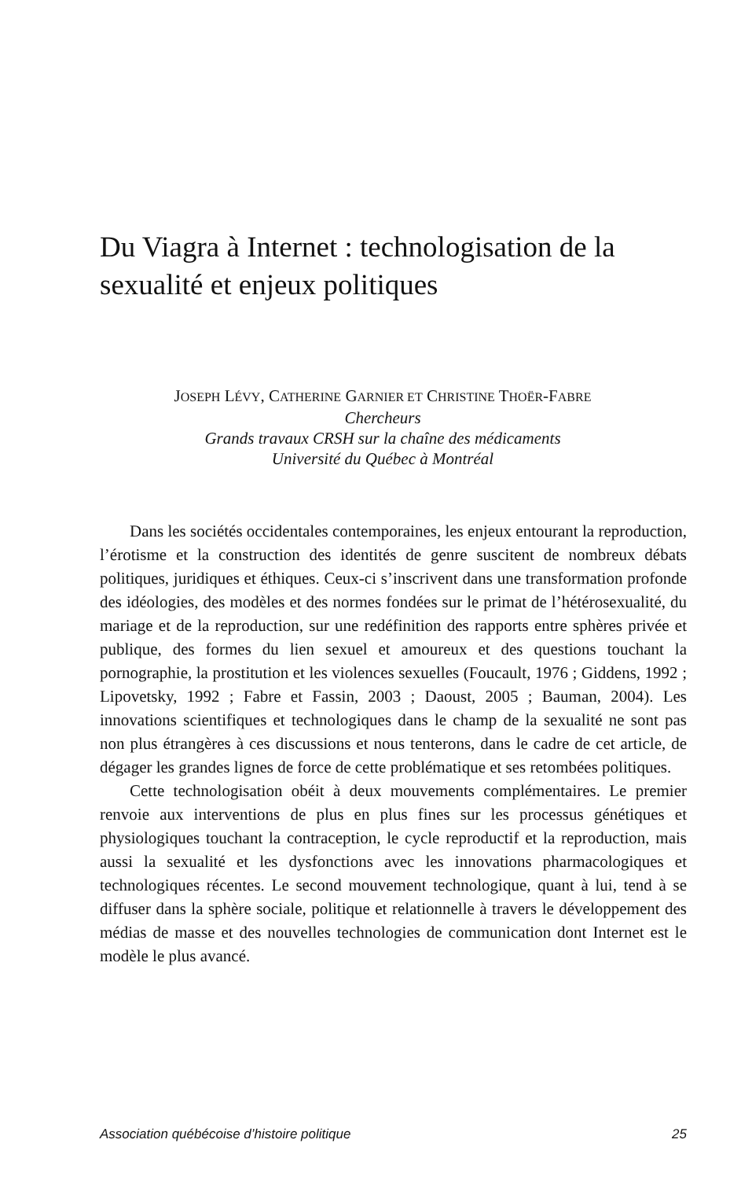Du Viagra à Internet : technologisation de la sexualité et enjeux politiques
JOSEPH LÉVY, CATHERINE GARNIER ET CHRISTINE THOËR-FABRE
Chercheurs
Grands travaux CRSH sur la chaîne des médicaments
Université du Québec à Montréal
Dans les sociétés occidentales contemporaines, les enjeux entourant la reproduction, l’érotisme et la construction des identités de genre suscitent de nombreux débats politiques, juridiques et éthiques. Ceux-ci s’inscrivent dans une transformation profonde des idéologies, des modèles et des normes fondées sur le primat de l’hétérosexualité, du mariage et de la reproduction, sur une redéfinition des rapports entre sphères privée et publique, des formes du lien sexuel et amoureux et des questions touchant la pornographie, la prostitution et les violences sexuelles (Foucault, 1976 ; Giddens, 1992 ; Lipovetsky, 1992 ; Fabre et Fassin, 2003 ; Daoust, 2005 ; Bauman, 2004). Les innovations scientifiques et technologiques dans le champ de la sexualité ne sont pas non plus étrangères à ces discussions et nous tenterons, dans le cadre de cet article, de dégager les grandes lignes de force de cette problématique et ses retombées politiques.
Cette technologisation obéit à deux mouvements complémentaires. Le premier renvoie aux interventions de plus en plus fines sur les processus génétiques et physiologiques touchant la contraception, le cycle reproductif et la reproduction, mais aussi la sexualité et les dysfonctions avec les innovations pharmacologiques et technologiques récentes. Le second mouvement technologique, quant à lui, tend à se diffuser dans la sphère sociale, politique et relationnelle à travers le développement des médias de masse et des nouvelles technologies de communication dont Internet est le modèle le plus avancé.
Association québécoise d’histoire politique 25